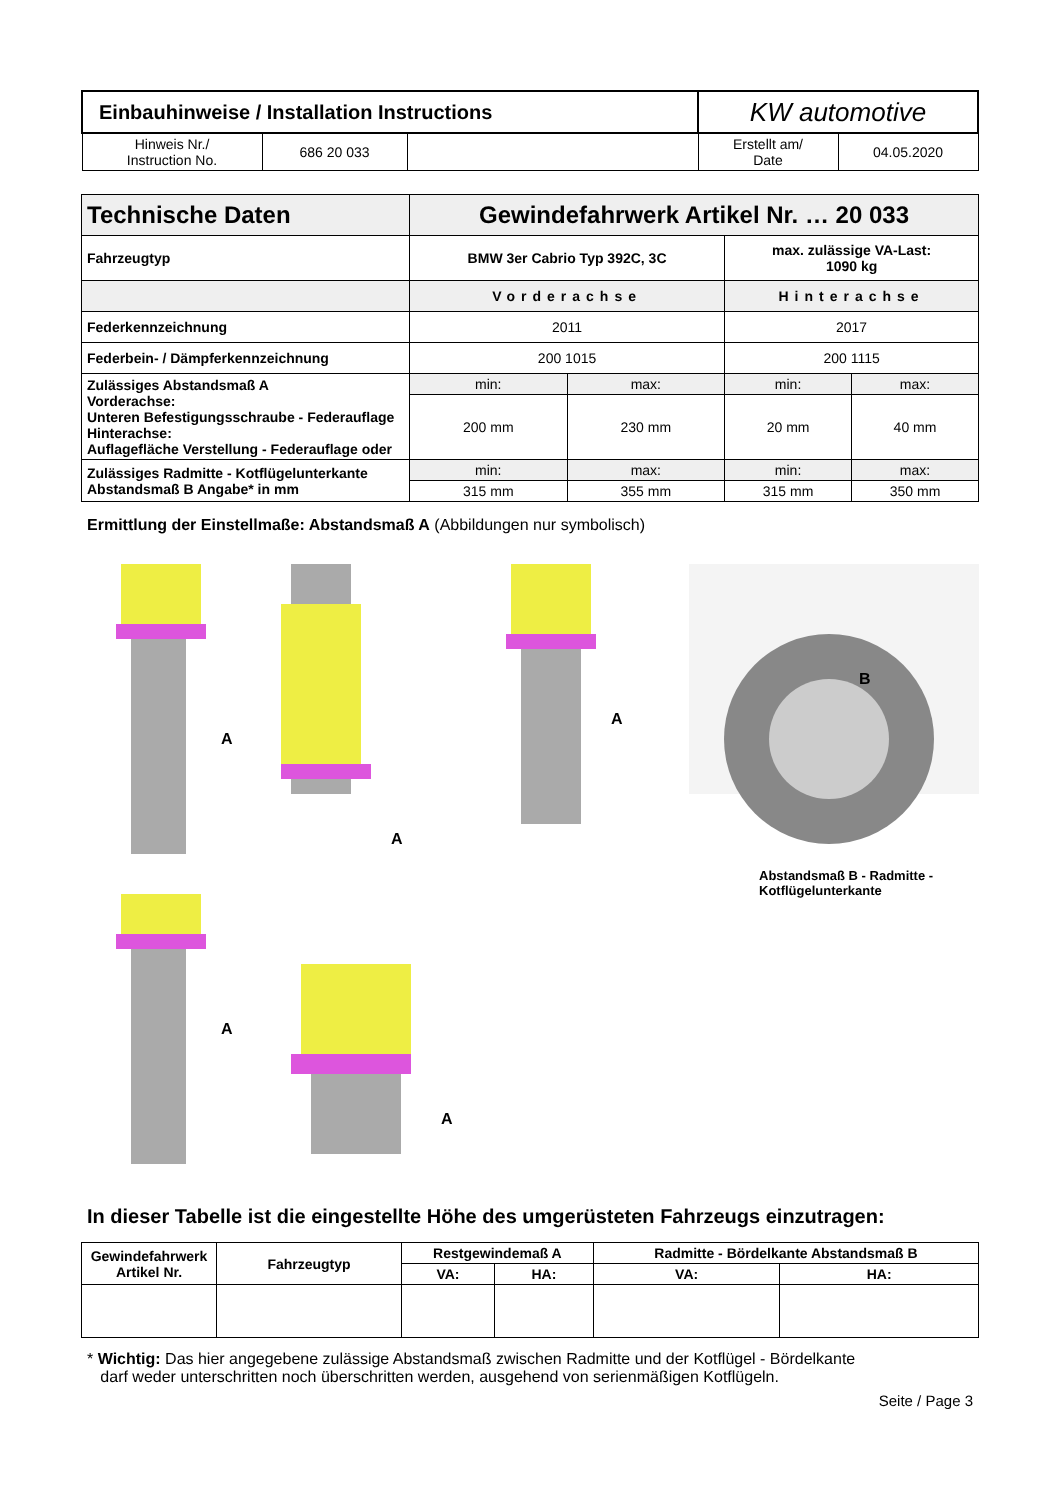| Einbauhinweise / Installation Instructions | | | KW automotive | |
| Hinweis Nr./ Instruction No. | 686 20 033 | | Erstellt am/ Date | 04.05.2020 |
| Technische Daten | Gewindefahrwerk Artikel Nr. … 20 033 | | | |
| Fahrzeugtyp | BMW 3er Cabrio Typ 392C, 3C | | max. zulässige VA-Last: 1090 kg | |
| | Vorderachse | | Hinterachse | |
| Federkennzeichnung | 2011 | | 2017 | |
| Federbein- / Dämpferkennzeichnung | 200 1015 | | 200 1115 | |
| Zulässiges Abstandsmaß A Vorderachse: Unteren Befestigungsschraube - Federauflage Hinterachse: Auflagefläche Verstellung - Federauflage oder | min: | max: | min: | max: |
| | 200 mm | 230 mm | 20 mm | 40 mm |
| Zulässiges Radmitte - Kotflügelunterkante Abstandsmaß B Angabe* in mm | min: | max: | min: | max: |
| | 315 mm | 355 mm | 315 mm | 350 mm |
Ermittlung der Einstellmaße: Abstandsmaß A (Abbildungen nur symbolisch)
A
A
A
A
A
B
Abstandsmaß B - Radmitte -
Kotflügelunterkante
In dieser Tabelle ist die eingestellte Höhe des umgerüsteten Fahrzeugs einzutragen:
| Gewindefahrwerk Artikel Nr. | Fahrzeugtyp | Restgewindemaß A | | Radmitte - Bördelkante Abstandsmaß B | |
| --- | --- | --- | --- | --- | --- |
| | | VA: | HA: | VA: | HA: |
* Wichtig: Das hier angegebene zulässige Abstandsmaß zwischen Radmitte und der Kotflügel - Bördelkante
darf weder unterschritten noch überschritten werden, ausgehend von serienmäßigen Kotflügeln.
Seite / Page 3